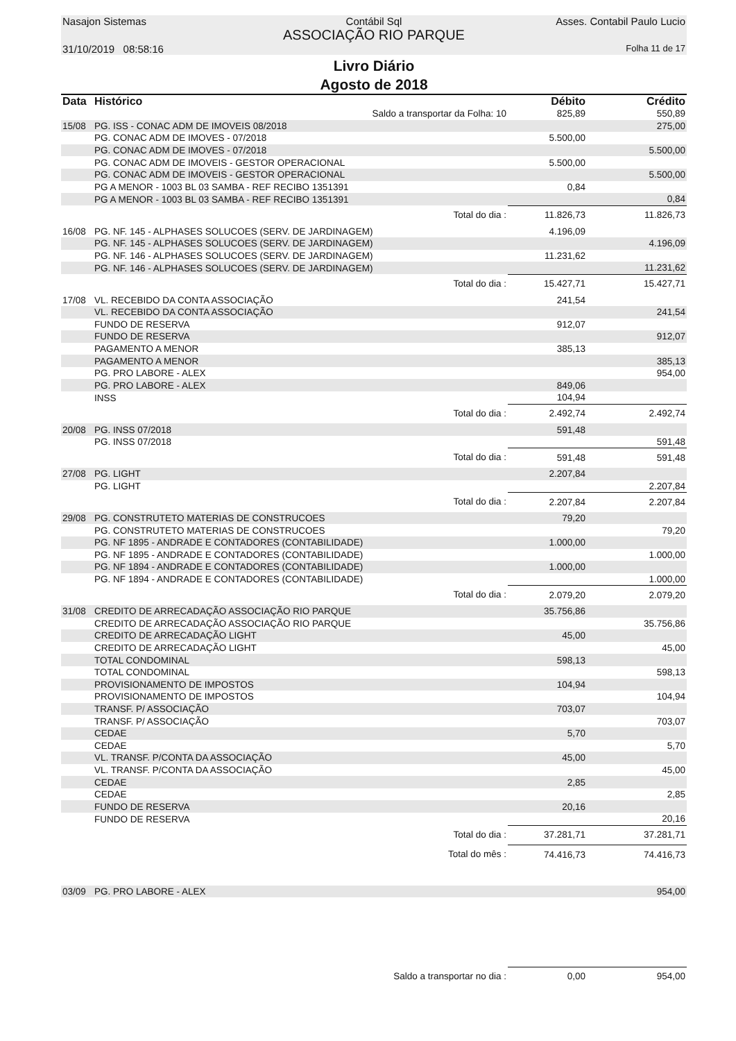Nasajon Sistemas
Contábil Sql
ASSOCIAÇÃO RIO PARQUE
Asses. Contabil Paulo Lucio
31/10/2019 08:58:16
Folha 11 de 17
Livro Diário
Agosto de 2018
| Data | Histórico | Débito | Crédito |
| --- | --- | --- | --- |
| | Saldo a transportar da Folha: 10 | 825,89 | 550,89 |
| 15/08 | PG. ISS - CONAC ADM DE IMOVEIS 08/2018 | | 275,00 |
| | PG. CONAC ADM DE IMOVES - 07/2018 | 5.500,00 | |
| | PG. CONAC ADM DE IMOVES - 07/2018 | | 5.500,00 |
| | PG. CONAC ADM DE IMOVEIS - GESTOR OPERACIONAL | 5.500,00 | |
| | PG. CONAC ADM DE IMOVEIS - GESTOR OPERACIONAL | | 5.500,00 |
| | PG A MENOR - 1003 BL 03 SAMBA - REF RECIBO 1351391 | 0,84 | |
| | PG A MENOR - 1003 BL 03 SAMBA - REF RECIBO 1351391 | | 0,84 |
| | Total do dia : | 11.826,73 | 11.826,73 |
| 16/08 | PG. NF. 145 - ALPHASES SOLUCOES (SERV. DE JARDINAGEM) | 4.196,09 | |
| | PG. NF. 145 - ALPHASES SOLUCOES (SERV. DE JARDINAGEM) | | 4.196,09 |
| | PG. NF. 146 - ALPHASES SOLUCOES (SERV. DE JARDINAGEM) | 11.231,62 | |
| | PG. NF. 146 - ALPHASES SOLUCOES (SERV. DE JARDINAGEM) | | 11.231,62 |
| | Total do dia : | 15.427,71 | 15.427,71 |
| 17/08 | VL. RECEBIDO DA CONTA ASSOCIAÇÃO | 241,54 | |
| | VL. RECEBIDO DA CONTA ASSOCIAÇÃO | | 241,54 |
| | FUNDO DE RESERVA | 912,07 | |
| | FUNDO DE RESERVA | | 912,07 |
| | PAGAMENTO A MENOR | 385,13 | |
| | PAGAMENTO A MENOR | | 385,13 |
| | PG. PRO LABORE - ALEX | | 954,00 |
| | PG. PRO LABORE - ALEX | 849,06 | |
| | INSS | 104,94 | |
| | Total do dia : | 2.492,74 | 2.492,74 |
| 20/08 | PG. INSS 07/2018 | 591,48 | |
| | PG. INSS 07/2018 | | 591,48 |
| | Total do dia : | 591,48 | 591,48 |
| 27/08 | PG. LIGHT | 2.207,84 | |
| | PG. LIGHT | | 2.207,84 |
| | Total do dia : | 2.207,84 | 2.207,84 |
| 29/08 | PG. CONSTRUTETO MATERIAS DE CONSTRUCOES | 79,20 | |
| | PG. CONSTRUTETO MATERIAS DE CONSTRUCOES | | 79,20 |
| | PG. NF 1895 - ANDRADE E CONTADORES (CONTABILIDADE) | 1.000,00 | |
| | PG. NF 1895 - ANDRADE E CONTADORES (CONTABILIDADE) | | 1.000,00 |
| | PG. NF 1894 - ANDRADE E CONTADORES (CONTABILIDADE) | 1.000,00 | |
| | PG. NF 1894 - ANDRADE E CONTADORES (CONTABILIDADE) | | 1.000,00 |
| | Total do dia : | 2.079,20 | 2.079,20 |
| 31/08 | CREDITO DE ARRECADAÇÃO ASSOCIAÇÃO RIO PARQUE | 35.756,86 | |
| | CREDITO DE ARRECADAÇÃO ASSOCIAÇÃO RIO PARQUE | | 35.756,86 |
| | CREDITO DE ARRECADAÇÃO LIGHT | 45,00 | |
| | CREDITO DE ARRECADAÇÃO LIGHT | | 45,00 |
| | TOTAL CONDOMINAL | 598,13 | |
| | TOTAL CONDOMINAL | | 598,13 |
| | PROVISIONAMENTO DE IMPOSTOS | 104,94 | |
| | PROVISIONAMENTO DE IMPOSTOS | | 104,94 |
| | TRANSF. P/ ASSOCIAÇÃO | 703,07 | |
| | TRANSF. P/ ASSOCIAÇÃO | | 703,07 |
| | CEDAE | 5,70 | |
| | CEDAE | | 5,70 |
| | VL. TRANSF. P/CONTA DA ASSOCIAÇÃO | 45,00 | |
| | VL. TRANSF. P/CONTA DA ASSOCIAÇÃO | | 45,00 |
| | CEDAE | 2,85 | |
| | CEDAE | | 2,85 |
| | FUNDO DE RESERVA | 20,16 | |
| | FUNDO DE RESERVA | | 20,16 |
| | Total do dia : | 37.281,71 | 37.281,71 |
| | Total do mês : | 74.416,73 | 74.416,73 |
| 03/09 | PG. PRO LABORE - ALEX | | 954,00 |
| | Saldo a transportar no dia : | 0,00 | 954,00 |